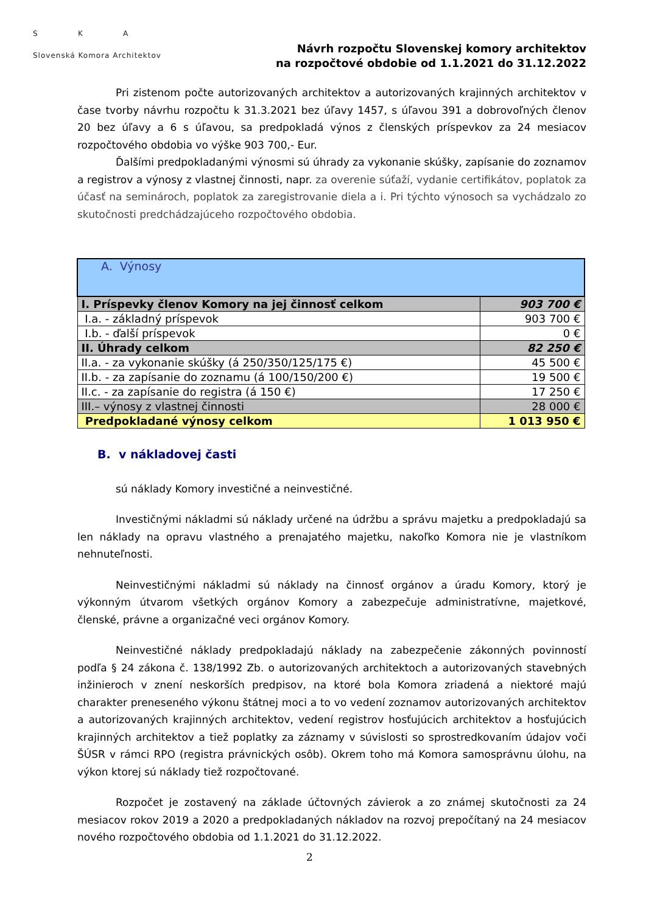S K A
Slovenská Komora Architektov
Návrh rozpočtu Slovenskej komory architektov
na rozpočtové obdobie od 1.1.2021 do 31.12.2022
Pri zistenom počte autorizovaných architektov a autorizovaných krajinných architektov v čase tvorby návrhu rozpočtu k 31.3.2021 bez úľavy 1457, s úľavou 391 a dobrovoľných členov 20 bez úľavy a 6 s úľavou, sa predpokladá výnos z členských príspevkov za 24 mesiacov rozpočtového obdobia vo výške 903 700,- Eur.
Ďalšími predpokladanými výnosmi sú úhrady za vykonanie skúšky, zapísanie do zoznamov a registrov a výnosy z vlastnej činnosti, napr. za overenie súťaží, vydanie certifikátov, poplatok za účasť na seminároch, poplatok za zaregistrovanie diela a i. Pri týchto výnosoch sa vychádzalo zo skutočnosti predchádzajúceho rozpočtového obdobia.
| A. Výnosy | |
| I. Príspevky členov Komory na jej činnosť celkom | 903 700 € |
| I.a. - základný príspevok | 903 700 € |
| I.b. - ďalší príspevok | 0 € |
| II. Úhrady celkom | 82 250 € |
| II.a. - za vykonanie skúšky (á 250/350/125/175 €) | 45 500 € |
| II.b. - za zapísanie do zoznamu (á 100/150/200 €) | 19 500 € |
| II.c. - za zapísanie do registra (á 150 €) | 17 250 € |
| III.– výnosy z vlastnej činnosti | 28 000 € |
| Predpokladané výnosy celkom | 1 013 950 € |
B. v nákladovej časti
sú náklady Komory investičné a neinvestičné.
Investičnými nákladmi sú náklady určené na údržbu a správu majetku a predpokladajú sa len náklady na opravu vlastného a prenajatého majetku, nakoľko Komora nie je vlastníkom nehnuteľnosti.
Neinvestičnými nákladmi sú náklady na činnosť orgánov a úradu Komory, ktorý je výkonným útvarom všetkých orgánov Komory a zabezpečuje administratívne, majetkové, členské, právne a organizačné veci orgánov Komory.
Neinvestičné náklady predpokladajú náklady na zabezpečenie zákonných povinností podľa § 24 zákona č. 138/1992 Zb. o autorizovaných architektoch a autorizovaných stavebných inžinieroch v znení neskorších predpisov, na ktoré bola Komora zriadená a niektoré majú charakter preneseného výkonu štátnej moci a to vo vedení zoznamov autorizovaných architektov a autorizovaných krajinných architektov, vedení registrov hosťujúcich architektov a hosťujúcich krajinných architektov a tiež poplatky za záznamy v súvislosti so sprostredkovaním údajov voči ŠÚSR v rámci RPO (registra právnických osôb). Okrem toho má Komora samosprávnu úlohu, na výkon ktorej sú náklady tiež rozpočtované.
Rozpočet je zostavený na základe účtovných závierok a zo známej skutočnosti za 24 mesiacov rokov 2019 a 2020 a predpokladaných nákladov na rozvoj prepočítaný na 24 mesiacov nového rozpočtového obdobia od 1.1.2021 do 31.12.2022.
2